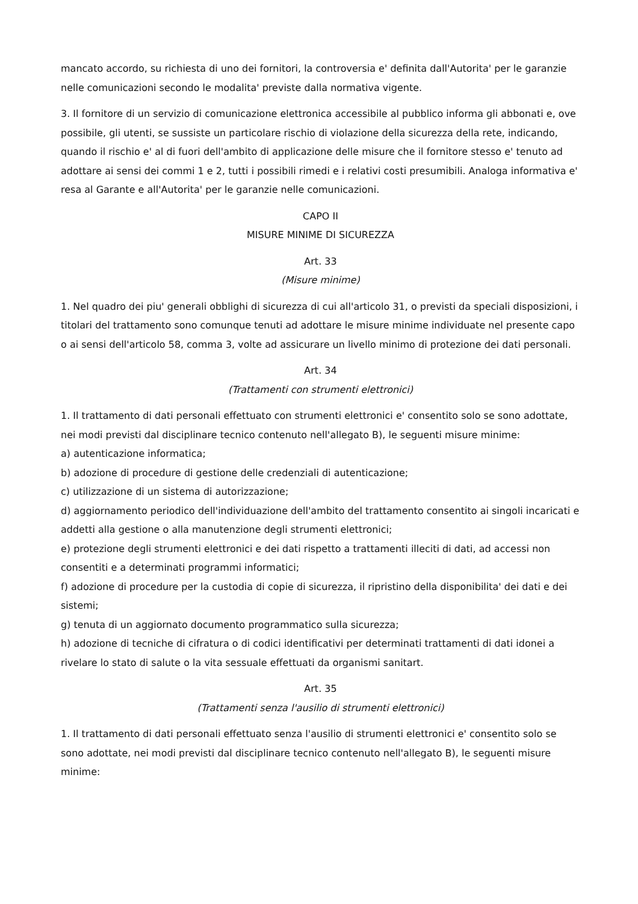mancato accordo, su richiesta di uno dei fornitori, la controversia e' definita dall'Autorita' per le garanzie nelle comunicazioni secondo le modalita' previste dalla normativa vigente.
3. Il fornitore di un servizio di comunicazione elettronica accessibile al pubblico informa gli abbonati e, ove possibile, gli utenti, se sussiste un particolare rischio di violazione della sicurezza della rete, indicando, quando il rischio e' al di fuori dell'ambito di applicazione delle misure che il fornitore stesso e' tenuto ad adottare ai sensi dei commi 1 e 2, tutti i possibili rimedi e i relativi costi presumibili. Analoga informativa e' resa al Garante e all'Autorita' per le garanzie nelle comunicazioni.
CAPO II
MISURE MINIME DI SICUREZZA
Art. 33
(Misure minime)
1. Nel quadro dei piu' generali obblighi di sicurezza di cui all'articolo 31, o previsti da speciali disposizioni, i titolari del trattamento sono comunque tenuti ad adottare le misure minime individuate nel presente capo o ai sensi dell'articolo 58, comma 3, volte ad assicurare un livello minimo di protezione dei dati personali.
Art. 34
(Trattamenti con strumenti elettronici)
1. Il trattamento di dati personali effettuato con strumenti elettronici e' consentito solo se sono adottate, nei modi previsti dal disciplinare tecnico contenuto nell'allegato B), le seguenti misure minime:
a) autenticazione informatica;
b) adozione di procedure di gestione delle credenziali di autenticazione;
c) utilizzazione di un sistema di autorizzazione;
d) aggiornamento periodico dell'individuazione dell'ambito del trattamento consentito ai singoli incaricati e addetti alla gestione o alla manutenzione degli strumenti elettronici;
e) protezione degli strumenti elettronici e dei dati rispetto a trattamenti illeciti di dati, ad accessi non consentiti e a determinati programmi informatici;
f) adozione di procedure per la custodia di copie di sicurezza, il ripristino della disponibilita' dei dati e dei sistemi;
g) tenuta di un aggiornato documento programmatico sulla sicurezza;
h) adozione di tecniche di cifratura o di codici identificativi per determinati trattamenti di dati idonei a rivelare lo stato di salute o la vita sessuale effettuati da organismi sanitart.
Art. 35
(Trattamenti senza l'ausilio di strumenti elettronici)
1. Il trattamento di dati personali effettuato senza l'ausilio di strumenti elettronici e' consentito solo se sono adottate, nei modi previsti dal disciplinare tecnico contenuto nell'allegato B), le seguenti misure minime: